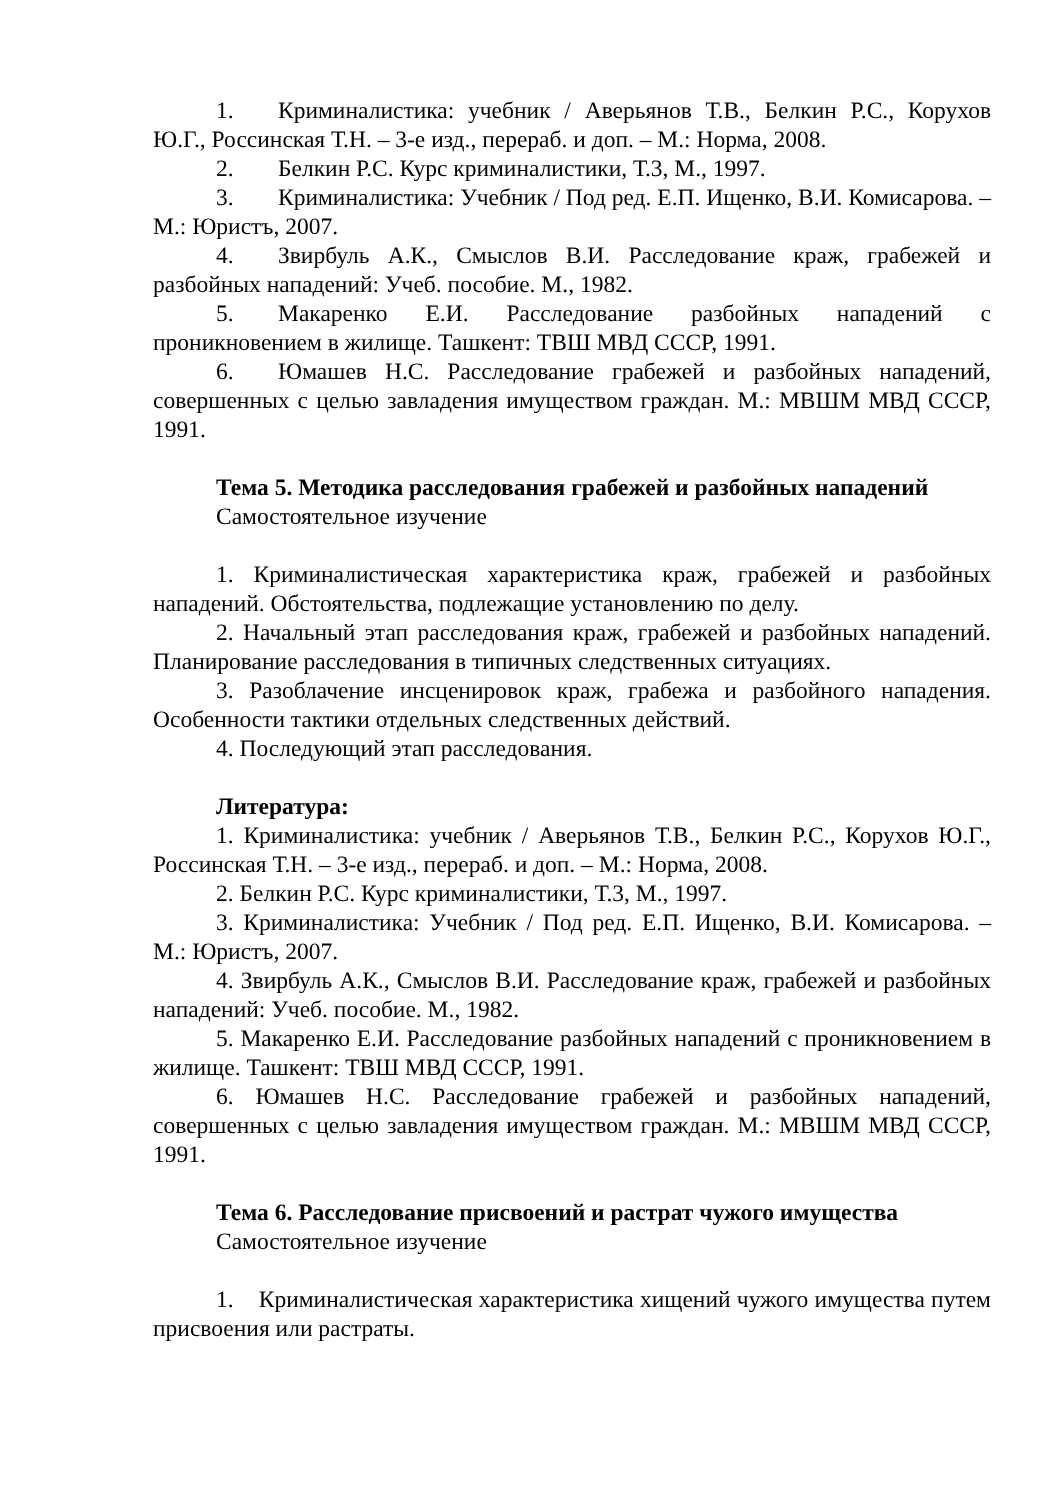1. Криминалистика: учебник / Аверьянов Т.В., Белкин Р.С., Корухов Ю.Г., Россинская Т.Н. – 3-е изд., перераб. и доп. – М.: Норма, 2008.
2. Белкин Р.С. Курс криминалистики, Т.3, М., 1997.
3. Криминалистика: Учебник / Под ред. Е.П. Ищенко, В.И. Комисарова. – М.: Юристъ, 2007.
4. Звирбуль А.К., Смыслов В.И. Расследование краж, грабежей и разбойных нападений: Учеб. пособие. М., 1982.
5. Макаренко Е.И. Расследование разбойных нападений с проникновением в жилище. Ташкент: ТВШ МВД СССР, 1991.
6. Юмашев Н.С. Расследование грабежей и разбойных нападений, совершенных с целью завладения имуществом граждан. М.: МВШМ МВД СССР, 1991.
Тема 5. Методика расследования грабежей и разбойных нападений
Самостоятельное изучение
1. Криминалистическая характеристика краж, грабежей и разбойных нападений. Обстоятельства, подлежащие установлению по делу.
2. Начальный этап расследования краж, грабежей и разбойных нападений. Планирование расследования в типичных следственных ситуациях.
3. Разоблачение инсценировок краж, грабежа и разбойного нападения. Особенности тактики отдельных следственных действий.
4. Последующий этап расследования.
Литература:
1. Криминалистика: учебник / Аверьянов Т.В., Белкин Р.С., Корухов Ю.Г., Россинская Т.Н. – 3-е изд., перераб. и доп. – М.: Норма, 2008.
2. Белкин Р.С. Курс криминалистики, Т.3, М., 1997.
3. Криминалистика: Учебник / Под ред. Е.П. Ищенко, В.И. Комисарова. – М.: Юристъ, 2007.
4. Звирбуль А.К., Смыслов В.И. Расследование краж, грабежей и разбойных нападений: Учеб. пособие. М., 1982.
5. Макаренко Е.И. Расследование разбойных нападений с проникновением в жилище. Ташкент: ТВШ МВД СССР, 1991.
6. Юмашев Н.С. Расследование грабежей и разбойных нападений, совершенных с целью завладения имуществом граждан. М.: МВШМ МВД СССР, 1991.
Тема 6. Расследование присвоений и растрат чужого имущества
Самостоятельное изучение
1. Криминалистическая характеристика хищений чужого имущества путем присвоения или растраты.